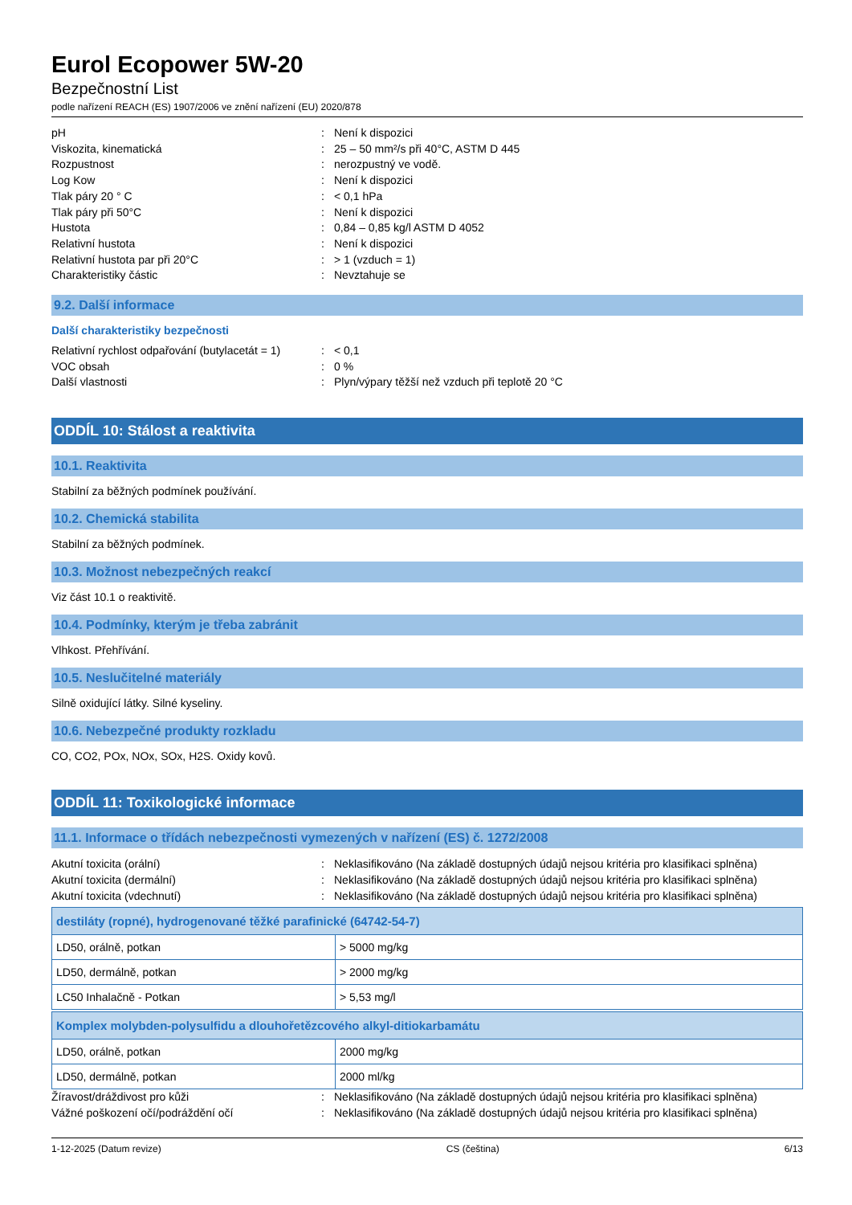Eurol Ecopower 5W-20
Bezpečnostní List
podle nařízení REACH (ES) 1907/2006 ve znění nařízení (EU) 2020/878
pH : Není k dispozici
Viskozita, kinematická : 25 – 50 mm²/s při 40°C, ASTM D 445
Rozpustnost : nerozpustný ve vodě.
Log Kow : Není k dispozici
Tlak páry 20 ° C : < 0,1 hPa
Tlak páry při 50°C : Není k dispozici
Hustota : 0,84 – 0,85 kg/l ASTM D 4052
Relativní hustota : Není k dispozici
Relativní hustota par při 20°C : > 1 (vzduch = 1)
Charakteristiky částic : Nevztahuje se
9.2. Další informace
Další charakteristiky bezpečnosti
Relativní rychlost odpařování (butylacetát = 1)
: < 0,1
VOC obsah : 0 %
Další vlastnosti : Plyn/výpary těžší než vzduch při teplotě 20 °C
ODDÍL 10: Stálost a reaktivita
10.1. Reaktivita
Stabilní za běžných podmínek používání.
10.2. Chemická stabilita
Stabilní za běžných podmínek.
10.3. Možnost nebezpečných reakcí
Viz část 10.1 o reaktivitě.
10.4. Podmínky, kterým je třeba zabránit
Vlhkost. Přehřívání.
10.5. Neslučitelné materiály
Silně oxidující látky. Silné kyseliny.
10.6. Nebezpečné produkty rozkladu
CO, CO2, POx, NOx, SOx, H2S. Oxidy kovů.
ODDÍL 11: Toxikologické informace
11.1. Informace o třídách nebezpečnosti vymezených v nařízení (ES) č. 1272/2008
Akutní toxicita (orální) : Neklasifikováno (Na základě dostupných údajů nejsou kritéria pro klasifikaci splněna)
Akutní toxicita (dermální) : Neklasifikováno (Na základě dostupných údajů nejsou kritéria pro klasifikaci splněna)
Akutní toxicita (vdechnutí) : Neklasifikováno (Na základě dostupných údajů nejsou kritéria pro klasifikaci splněna)
| destiláty (ropné), hydrogenované těžké parafinické (64742-54-7) | |
| --- | --- |
| LD50, orálně, potkan | > 5000 mg/kg |
| LD50, dermálně, potkan | > 2000 mg/kg |
| LC50 Inhalačně - Potkan | > 5,53 mg/l |
| Komplex molybden-polysulfidu a dlouhořetězcového alkyl-ditiokarbamátu | |
| --- | --- |
| LD50, orálně, potkan | 2000 mg/kg |
| LD50, dermálně, potkan | 2000 ml/kg |
Žíravost/dráždivost pro kůži : Neklasifikováno (Na základě dostupných údajů nejsou kritéria pro klasifikaci splněna)
Vážné poškození očí/podráždění očí : Neklasifikováno (Na základě dostupných údajů nejsou kritéria pro klasifikaci splněna)
1-12-2025 (Datum revize) CS (čeština) 6/13